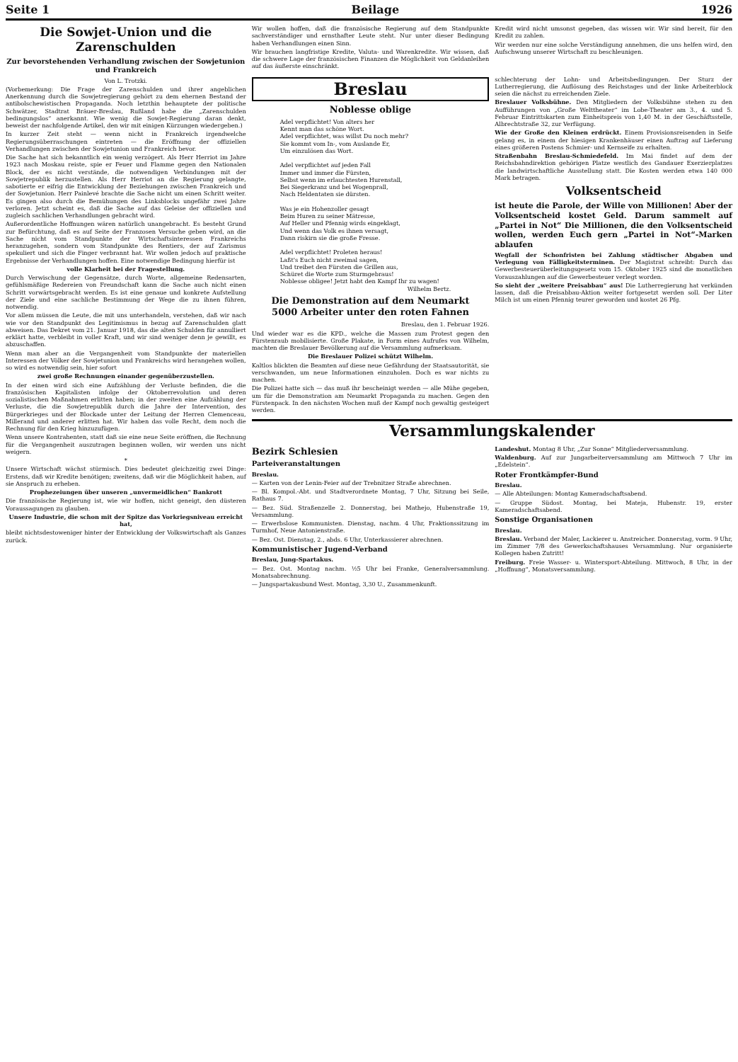Seite 1 Beilage 1926
Die Sowjet-Union und die Zarenschulden
Zur bevorstehenden Verhandlung zwischen der Sowjetunion und Frankreich
Von L. Trotzki.
(Vorbemerkung: Die Frage der Zarenschulden und ihrer angeblichen Anerkennung durch die Sowjetregierung gehört zu dem ehernen Bestand der antibolschewistischen Propaganda. Noch letzthin behauptete der politische Schwätzer, Stadtrat Bräuer-Breslau, Rußland habe die „Zarenschulden bedingungslos“ anerkannt. Wie wenig die Sowjet-Regierung daran denkt, beweist der nachfolgende Artikel, den wir mit einigen Kürzungen wiedergeben.)
In kurzer Zeit steht — wenn nicht in Frankreich irgendwelche Regierungsüberraschungen eintreten — die Eröffnung der offiziellen Verhandlungen zwischen der Sowjetunion und Frankreich bevor.
Die Sache hat sich bekanntlich ein wenig verzögert. Als Herr Herriot im Jahre 1923 nach Moskau reiste, spie er Feuer und Flamme gegen den Nationalen Block, der es nicht verstände, die notwendigen Verbindungen mit der Sowjetrepublik herzustellen. Als Herr Herriot an die Regierung gelangte, sabotierte er eifrig die Entwicklung der Beziehungen zwischen Frankreich und der Sowjetunion. Herr Painlevé brachte die Sache nicht um einen Schritt weiter. Es gingen also durch die Bemühungen des Linksblocks ungefähr zwei Jahre verloren. Jetzt scheint es, daß die Sache auf das Geleise der offiziellen und zugleich sachlichen Verhandlungen gebracht wird.
Außerordentliche Hoffnungen wären natürlich unangebracht. Es besteht Grund zur Befürchtung, daß es auf Seite der Franzosen Versuche geben wird, an die Sache nicht vom Standpunkte der Wirtschaftsinteressen Frankreichs heranzugehen, sondern vom Standpunkte des Rentiers, der auf Zarismus spekuliert und sich die Finger verbrannt hat. Wir wollen jedoch auf praktische Ergebnisse der Verhandlungen hoffen. Eine notwendige Bedingung hierfür ist
volle Klarheit bei der Fragestellung.
Durch Verwischung der Gegensätze, durch Worte, allgemeine Redensarten, gefühlsmäßige Redereien von Freundschaft kann die Sache auch nicht einen Schritt vorwärtsgebracht werden. Es ist eine genaue und konkrete Aufstellung der Ziele und eine sachliche Bestimmung der Wege die zu ihnen führen, notwendig.
Vor allem müssen die Leute, die mit uns unterhandeln, verstehen, daß wir nach wie vor den Standpunkt des Legitimismus in bezug auf Zarenschulden glatt abweisen. Das Dekret vom 21. Januar 1918, das die alten Schulden für annulliert erklärt hatte, verbleibt in voller Kraft, und wir sind weniger denn je gewillt, es abzuschaffen.
Wenn man aber an die Vergangenheit vom Standpunkte der materiellen Interessen der Völker der Sowjetunion und Frankreichs wird herangehen wollen, so wird es notwendig sein, hier sofort
zwei große Rechnungen einander gegenüberzustellen.
In der einen wird sich eine Aufzählung der Verluste befinden, die die französischen Kapitalisten infolge der Oktoberrevolution und deren sozialistischen Maßnahmen erlitten haben; in der zweiten eine Aufzählung der Verluste, die die Sowjetrepublik durch die Jahre der Intervention, des Bürgerkrieges und der Blockade unter der Leitung der Herren Clemenceau, Millerand und anderer erlitten hat. Wir haben das volle Recht, dem noch die Rechnung für den Krieg hinzuzufügen.
Wenn unsere Kontrahenten, statt daß sie eine neue Seite eröffnen, die Rechnung für die Vergangenheit auszutragen beginnen wollen, wir werden uns nicht weigern.
*
Unsere Wirtschaft wächst stürmisch. Dies bedeutet gleichzeitig zwei Dinge: Erstens, daß wir Kredite benötigen; zweitens, daß wir die Möglichkeit haben, auf sie Anspruch zu erheben.
Prophezeiungen über unseren „unvermeidlichen“ Bankrott
Die französische Regierung ist, wie wir hoffen, nicht geneigt, den düsteren Voraussagungen zu glauben.
Unsere Industrie, die schon mit der Spitze das Vorkriegsniveau erreicht hat,
bleibt nichtsdestoweniger hinter der Entwicklung der Volkswirtschaft als Ganzes zurück.
Wir wollen hoffen, daß die französische Regierung auf dem Standpunkte sachverständiger und ernsthafter Leute steht. Nur unter dieser Bedingung haben Verhandlungen einen Sinn.
Wir brauchen langfristige Kredite, Valuta- und Warenkredite. Wir wissen, daß die schwere Lage der französischen Finanzen die Möglichkeit von Geldanleihen auf das äußerste einschränkt.
Kredit wird nicht umsonst gegeben, das wissen wir. Wir sind bereit, für den Kredit zu zahlen.
Wir werden nur eine solche Verständigung annehmen, die uns helfen wird, den Aufschwung unserer Wirtschaft zu beschleunigen.
Breslau
Noblesse oblige
Adel verpflichtet! Von alters her
Kennt man das schöne Wort.
Adel verpflichtet, was willst Du noch mehr?
Sie kommt vom In-, vom Auslande Er,
Um einzulösen das Wort.
Adel verpflichtet auf jeden Fall
Immer und immer die Fürsten,
Selbst wenn im erlauchtesten Hurenstall,
Bei Siegerkranz und bei Wogenprall,
Nach Heldentaten sie dürsten.
Was je ein Hohenzoller gesagt
Beim Huren zu seiner Mätresse,
Auf Heller und Pfennig wirds eingeklagt,
Und wenn das Volk es ihnen versagt,
Dann riskirn sie die große Fresse.
Adel verpflichtet! Proleten heraus!
Laßt's Euch nicht zweimal sagen,
Und treibet den Fürsten die Grillen aus,
Schüret die Worte zum Sturmgebraus!
Noblesse obligee! Jetzt habt den Kampf Ihr zu wagen!
Wilhelm Bertz.
Die Demonstration auf dem Neumarkt
5000 Arbeiter unter den roten Fahnen
Breslau, den 1. Februar 1926.
Und wieder war es die KPD., welche die Massen zum Protest gegen den Fürstenraub mobilisierte. Große Plakate, in Form eines Aufrufes von Wilhelm, machten die Breslauer Bevölkerung auf die Versammlung aufmerksam.
Die Breslauer Polizei schützt Wilhelm.
Kaltlos blickten die Beamten auf diese neue Gefährdung der Staatsautorität, sie verschwanden, um neue Informationen einzuholen. Doch es war nichts zu machen.
Die Polizei hatte sich — das muß ihr bescheinigt werden — alle Mühe gegeben, um für die Demonstration am Neumarkt Propaganda zu machen. Gegen den Fürstenpack. In den nächsten Wochen muß der Kampf noch gewaltig gesteigert werden.
schlechterung der Lohn- und Arbeitsbedingungen. Der Sturz der Lutherregierung, die Auflösung des Reichstages und der linke Arbeiterblock seien die nächst zu erreichenden Ziele.
Breslauer Volksbühne. Den Mitgliedern der Volksbühne stehen zu den Aufführungen von „Große Welttheater“ im Lobe-Theater am 3., 4. und 5. Februar Eintrittskarten zum Einheitspreis von 1,40 M. in der Geschäftsstelle, Albrechtstraße 32, zur Verfügung.
Wie der Große den Kleinen erdrückt. Einem Provisionsreisenden in Seife gelang es, in einem der hiesigen Krankenhäuser einen Auftrag auf Lieferung eines größeren Postens Schmier- und Kernseife zu erhalten.
Straßenbahn Breslau-Schmiedefeld. Im Mai findet auf dem der Reichsbahndirektion gehörigen Platze westlich des Gandauer Exerzierplatzes die landwirtschaftliche Ausstellung statt. Die Kosten werden etwa 140 000 Mark betragen.
Volksentscheid
ist heute die Parole, der Wille von Millionen! Aber der Volksentscheid kostet Geld. Darum sammelt auf „Partei in Not“ Die Millionen, die den Volksentscheid wollen, werden Euch gern „Partei in Not“-Marken ablaufen
Wegfall der Schonfristen bei Zahlung städtischer Abgaben und Verlegung von Fälligkeitsterminen. Der Magistrat schreibt: Durch das Gewerbesteuerüberleitungsgesetz vom 15. Oktober 1925 sind die monatlichen Vorauszahlungen auf die Gewerbesteuer verlegt worden.
So sieht der „weitere Preisabbau“ aus! Die Lutherregierung hat verkünden lassen, daß die Preisabbau-Aktion weiter fortgesetzt werden soll. Der Liter Milch ist um einen Pfennig teurer geworden und kostet 26 Pfg.
Versammlungskalender
Bezirk Schlesien
Parteiveranstaltungen
Breslau.
— Karten von der Lenin-Feier auf der Trebnitzer Straße abrechnen.
— Bl. Kompol.-Abt. und Stadtverordnete Montag, 7 Uhr, Sitzung bei Seile, Rathaus 7.
— Bez. Süd. Straßenzelle 2. Donnerstag, bei Mathejo, Hubenstraße 19, Versammlung.
— Erwerbslose Kommunisten. Dienstag, nachm. 4 Uhr, Fraktionssitzung im Turmhof, Neue Antonienstraße.
— Bez. Ost. Dienstag, 2., abds. 6 Uhr, Unterkassierer abrechnen.
Kommunistischer Jugend-Verband
Breslau, Jung-Spartakus.
— Bez. Ost. Montag nachm. ½5 Uhr bei Franke, Generalversammlung. Monatsabrechnung.
— Jungspartakusbund West. Montag, 3,30 U., Zusammenkunft.
Landeshut. Montag 8 Uhr, „Zur Sonne“ Mitgliederversammlung.
Waldenburg. Auf zur Jungarbeiterversammlung am Mittwoch 7 Uhr im „Edelstein“.
Roter Frontkämpfer-Bund
Breslau.
— Alle Abteilungen: Montag Kameradschaftsabend.
— Gruppe Südost. Montag, bei Mateja, Hubenstr. 19, erster Kameradschaftsabend.
Sonstige Organisationen
Breslau.
Breslau. Verband der Maler, Lackierer u. Anstreicher. Donnerstag, vorm. 9 Uhr, im Zimmer 7/8 des Gewerkschaftshauses Versammlung. Nur organisierte Kollegen haben Zutritt!
Freiburg. Freie Wasser- u. Wintersport-Abteilung. Mittwoch, 8 Uhr, in der „Hoffnung“, Monatsversammlung.